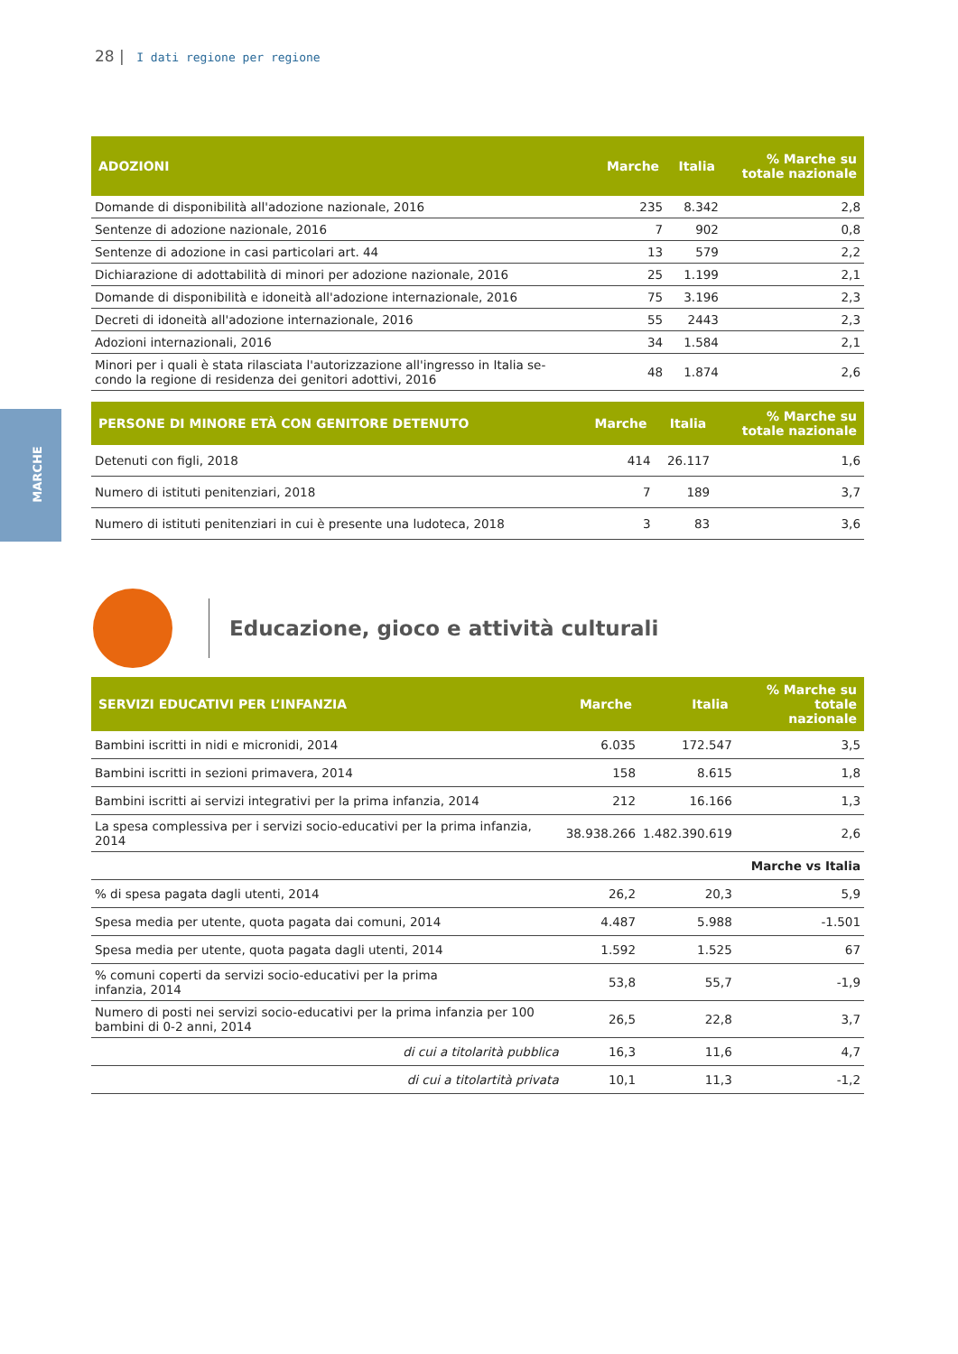28 | I dati regione per regione
MARCHE
| ADOZIONI | Marche | Italia | % Marche su totale nazionale |
| --- | --- | --- | --- |
| Domande di disponibilità all'adozione nazionale, 2016 | 235 | 8.342 | 2,8 |
| Sentenze di adozione nazionale, 2016 | 7 | 902 | 0,8 |
| Sentenze di adozione in casi particolari art. 44 | 13 | 579 | 2,2 |
| Dichiarazione di adottabilità di minori per adozione nazionale, 2016 | 25 | 1.199 | 2,1 |
| Domande di disponibilità e idoneità all'adozione internazionale, 2016 | 75 | 3.196 | 2,3 |
| Decreti di idoneità all'adozione internazionale, 2016 | 55 | 2443 | 2,3 |
| Adozioni internazionali, 2016 | 34 | 1.584 | 2,1 |
| Minori per i quali è stata rilasciata l'autorizzazione all'ingresso in Italia se- condo la regione di residenza dei genitori adottivi, 2016 | 48 | 1.874 | 2,6 |
| PERSONE DI MINORE ETÀ CON GENITORE DETENUTO | Marche | Italia | % Marche su totale nazionale |
| --- | --- | --- | --- |
| Detenuti con figli, 2018 | 414 | 26.117 | 1,6 |
| Numero di istituti penitenziari, 2018 | 7 | 189 | 3,7 |
| Numero di istituti penitenziari in cui è presente una ludoteca, 2018 | 3 | 83 | 3,6 |
Educazione, gioco e attività culturali
| SERVIZI EDUCATIVI PER L’INFANZIA | Marche | Italia | % Marche su totale nazionale |
| --- | --- | --- | --- |
| Bambini iscritti in nidi e micronidi, 2014 | 6.035 | 172.547 | 3,5 |
| Bambini iscritti in sezioni primavera, 2014 | 158 | 8.615 | 1,8 |
| Bambini iscritti ai servizi integrativi per la prima infanzia, 2014 | 212 | 16.166 | 1,3 |
| La spesa complessiva per i servizi socio-educativi per la prima infanzia, 2014 | 38.938.266 | 1.482.390.619 | 2,6 |
| | | | Marche vs Italia |
| % di spesa pagata dagli utenti, 2014 | 26,2 | 20,3 | 5,9 |
| Spesa media per utente, quota pagata dai comuni, 2014 | 4.487 | 5.988 | -1.501 |
| Spesa media per utente, quota pagata dagli utenti, 2014 | 1.592 | 1.525 | 67 |
| % comuni coperti da servizi socio-educativi per la prima infanzia, 2014 | 53,8 | 55,7 | -1,9 |
| Numero di posti nei servizi socio-educativi per la prima infanzia per 100 bambini di 0-2 anni, 2014 | 26,5 | 22,8 | 3,7 |
| di cui a titolarità pubblica | 16,3 | 11,6 | 4,7 |
| di cui a titolartità privata | 10,1 | 11,3 | -1,2 |